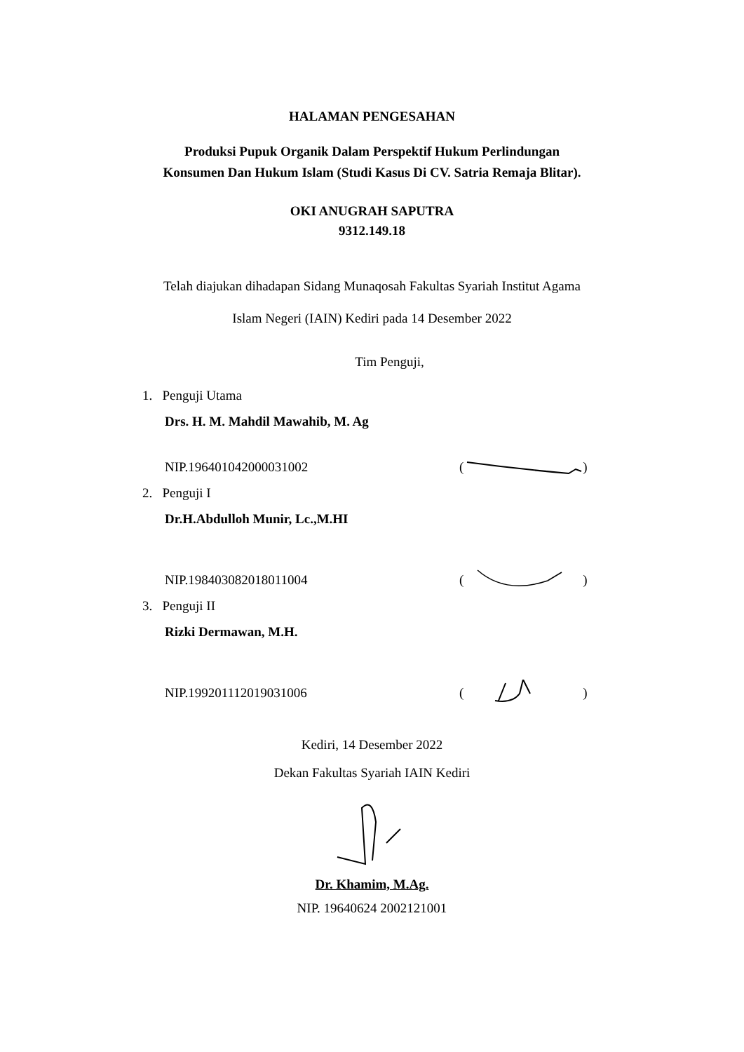HALAMAN PENGESAHAN
Produksi Pupuk Organik Dalam Perspektif Hukum Perlindungan
Konsumen Dan Hukum Islam (Studi Kasus Di CV. Satria Remaja Blitar).
OKI ANUGRAH SAPUTRA
9312.149.18
Telah diajukan dihadapan Sidang Munaqosah Fakultas Syariah Institut Agama
Islam Negeri (IAIN) Kediri pada 14 Desember 2022
Tim Penguji,
1. Penguji Utama
Drs. H. M. Mahdil Mawahib, M. Ag
NIP.196401042000031002 ( )
2. Penguji I
Dr.H.Abdulloh Munir, Lc.,M.HI
NIP.198403082018011004 ( )
3. Penguji II
Rizki Dermawan, M.H.
NIP.199201112019031006 ( )
Kediri, 14 Desember 2022
Dekan Fakultas Syariah IAIN Kediri
Dr. Khamim, M.Ag.
NIP. 19640624 2002121001